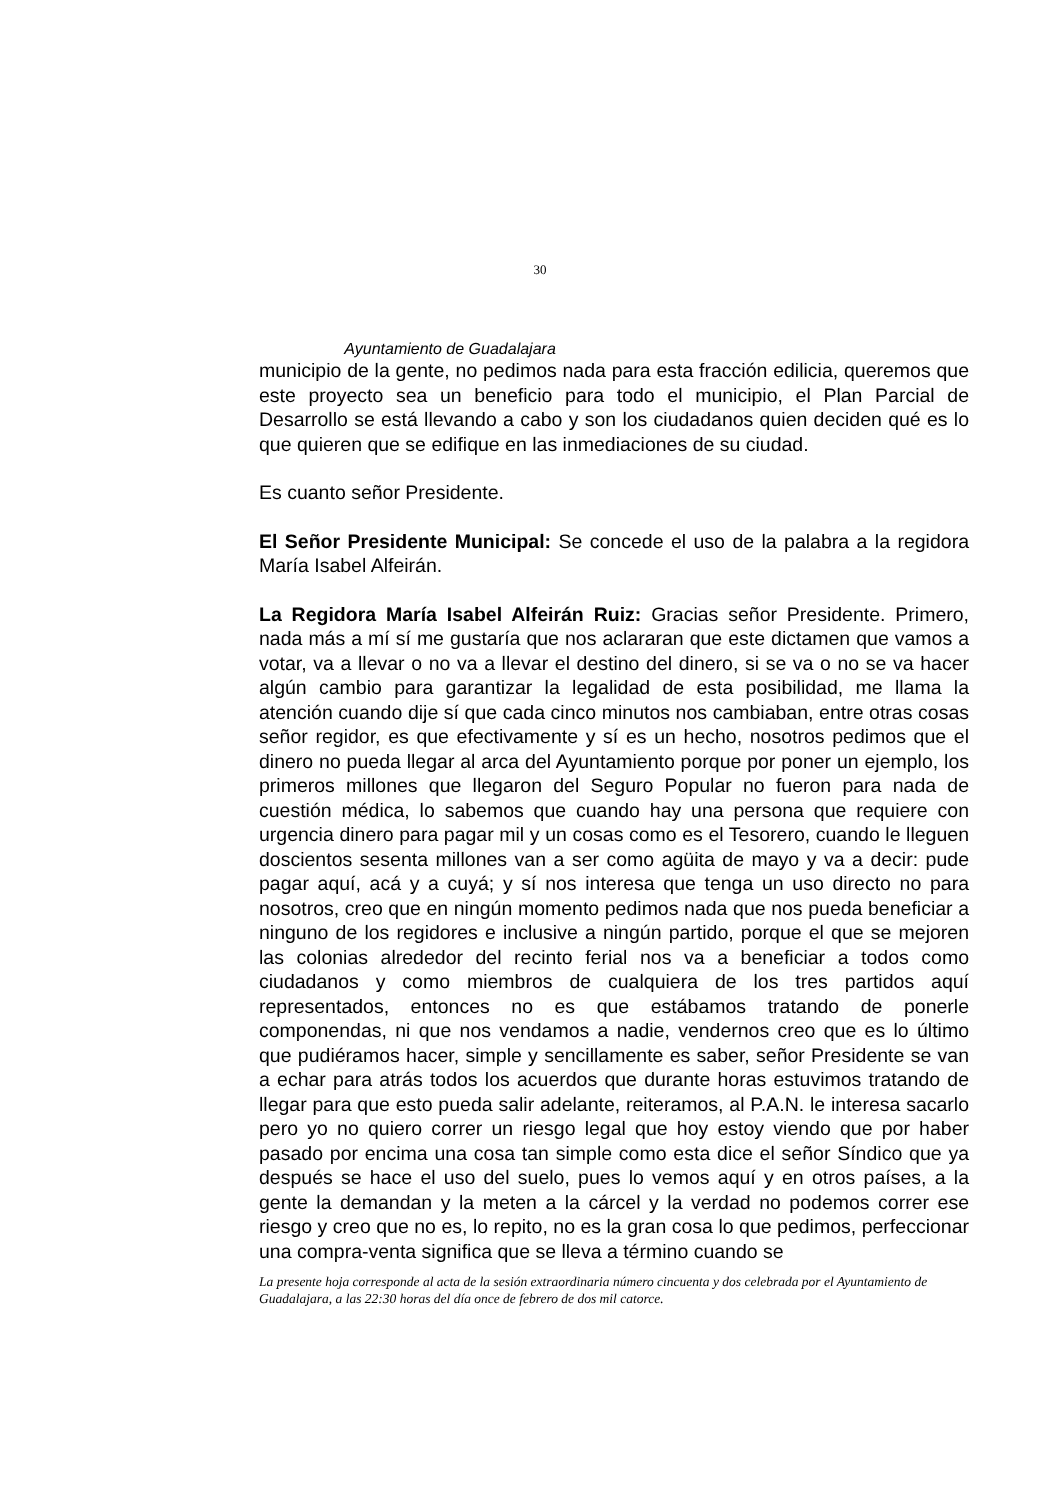30
Ayuntamiento de Guadalajara
municipio de la gente, no pedimos nada para esta fracción edilicia, queremos que este proyecto sea un beneficio para todo el municipio, el Plan Parcial de Desarrollo se está llevando a cabo y son los ciudadanos quien deciden qué es lo que quieren que se edifique en las inmediaciones de su ciudad.
Es cuanto señor Presidente.
El Señor Presidente Municipal: Se concede el uso de la palabra a la regidora María Isabel Alfeirán.
La Regidora María Isabel Alfeirán Ruiz: Gracias señor Presidente. Primero, nada más a mí sí me gustaría que nos aclararan que este dictamen que vamos a votar, va a llevar o no va a llevar el destino del dinero, si se va o no se va hacer algún cambio para garantizar la legalidad de esta posibilidad, me llama la atención cuando dije sí que cada cinco minutos nos cambiaban, entre otras cosas señor regidor, es que efectivamente y sí es un hecho, nosotros pedimos que el dinero no pueda llegar al arca del Ayuntamiento porque por poner un ejemplo, los primeros millones que llegaron del Seguro Popular no fueron para nada de cuestión médica, lo sabemos que cuando hay una persona que requiere con urgencia dinero para pagar mil y un cosas como es el Tesorero, cuando le lleguen doscientos sesenta millones van a ser como agüita de mayo y va a decir: pude pagar aquí, acá y a cuyá; y sí nos interesa que tenga un uso directo no para nosotros, creo que en ningún momento pedimos nada que nos pueda beneficiar a ninguno de los regidores e inclusive a ningún partido, porque el que se mejoren las colonias alrededor del recinto ferial nos va a beneficiar a todos como ciudadanos y como miembros de cualquiera de los tres partidos aquí representados, entonces no es que estábamos tratando de ponerle componendas, ni que nos vendamos a nadie, vendernos creo que es lo último que pudiéramos hacer, simple y sencillamente es saber, señor Presidente se van a echar para atrás todos los acuerdos que durante horas estuvimos tratando de llegar para que esto pueda salir adelante, reiteramos, al P.A.N. le interesa sacarlo pero yo no quiero correr un riesgo legal que hoy estoy viendo que por haber pasado por encima una cosa tan simple como esta dice el señor Síndico que ya después se hace el uso del suelo, pues lo vemos aquí y en otros países, a la gente la demandan y la meten a la cárcel y la verdad no podemos correr ese riesgo y creo que no es, lo repito, no es la gran cosa lo que pedimos, perfeccionar una compra-venta significa que se lleva a término cuando se
La presente hoja corresponde al acta de la sesión extraordinaria número cincuenta y dos celebrada por el Ayuntamiento de Guadalajara, a las 22:30 horas del día once de febrero de dos mil catorce.